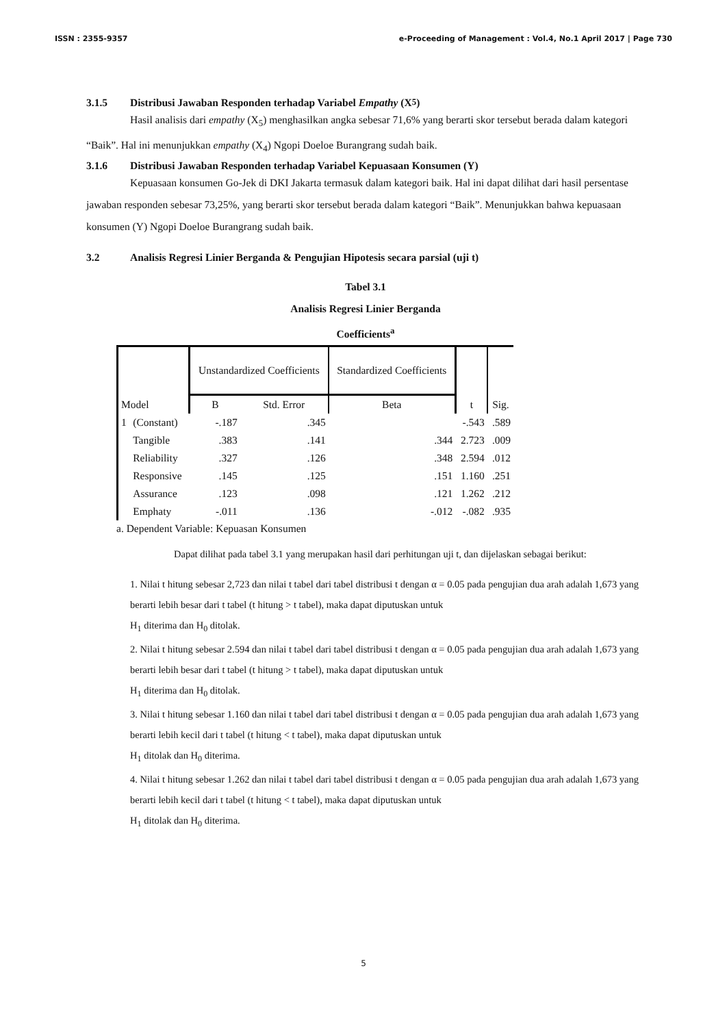ISSN : 2355-9357 e-Proceeding of Management : Vol.4, No.1 April 2017 | Page 730
3.1.5 Distribusi Jawaban Responden terhadap Variabel Empathy (X<sub>5</sub>)
Hasil analisis dari empathy (X<sub>5</sub>) menghasilkan angka sebesar 71,6% yang berarti skor tersebut berada dalam kategori “Baik”. Hal ini menunjukkan empathy (X<sub>4</sub>) Ngopi Doeloe Burangrang sudah baik.
3.1.6 Distribusi Jawaban Responden terhadap Variabel Kepuasaan Konsumen (Y)
Kepuasaan konsumen Go-Jek di DKI Jakarta termasuk dalam kategori baik. Hal ini dapat dilihat dari hasil persentase jawaban responden sebesar 73,25%, yang berarti skor tersebut berada dalam kategori “Baik”. Menunjukkan bahwa kepuasaan konsumen (Y) Ngopi Doeloe Burangrang sudah baik.
3.2 Analisis Regresi Linier Berganda & Pengujian Hipotesis secara parsial (uji t)
Tabel 3.1
Analisis Regresi Linier Berganda
Coefficients<sup>a</sup>
| Model | | Unstandardized Coefficients | | Standardized Coefficients | t | Sig. |
| --- | --- | --- | --- | --- | --- | --- |
| | | B | Std. Error | Beta | | |
| 1 | (Constant) | -.187 | .345 | | -.543 | .589 |
| | Tangible | .383 | .141 | .344 | 2.723 | .009 |
| | Reliability | .327 | .126 | .348 | 2.594 | .012 |
| | Responsive | .145 | .125 | .151 | 1.160 | .251 |
| | Assurance | .123 | .098 | .121 | 1.262 | .212 |
| | Emphaty | -.011 | .136 | -.012 | -.082 | .935 |
a. Dependent Variable: Kepuasan Konsumen
Dapat dilihat pada tabel 3.1 yang merupakan hasil dari perhitungan uji t, dan dijelaskan sebagai berikut:
1. Nilai t hitung sebesar 2,723 dan nilai t tabel dari tabel distribusi t dengan α = 0.05 pada pengujian dua arah adalah 1,673 yang berarti lebih besar dari t tabel (t hitung > t tabel), maka dapat diputuskan untuk
H<sub>1</sub> diterima dan H<sub>0</sub> ditolak.
2. Nilai t hitung sebesar 2.594 dan nilai t tabel dari tabel distribusi t dengan α = 0.05 pada pengujian dua arah adalah 1,673 yang berarti lebih besar dari t tabel (t hitung > t tabel), maka dapat diputuskan untuk
H<sub>1</sub> diterima dan H<sub>0</sub> ditolak.
3. Nilai t hitung sebesar 1.160 dan nilai t tabel dari tabel distribusi t dengan α = 0.05 pada pengujian dua arah adalah 1,673 yang berarti lebih kecil dari t tabel (t hitung < t tabel), maka dapat diputuskan untuk
H<sub>1</sub> ditolak dan H<sub>0</sub> diterima.
4. Nilai t hitung sebesar 1.262 dan nilai t tabel dari tabel distribusi t dengan α = 0.05 pada pengujian dua arah adalah 1,673 yang berarti lebih kecil dari t tabel (t hitung < t tabel), maka dapat diputuskan untuk
H<sub>1</sub> ditolak dan H<sub>0</sub> diterima.
5